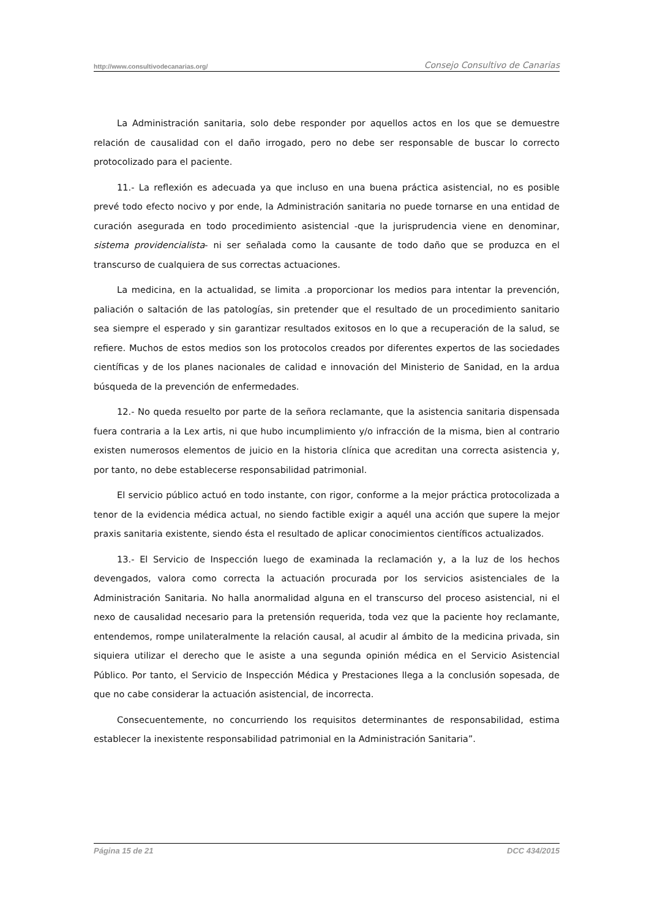http://www.consultivodecanarias.org/ Consejo Consultivo de Canarias
La Administración sanitaria, solo debe responder por aquellos actos en los que se demuestre relación de causalidad con el daño irrogado, pero no debe ser responsable de buscar lo correcto protocolizado para el paciente.
11.- La reflexión es adecuada ya que incluso en una buena práctica asistencial, no es posible prevé todo efecto nocivo y por ende, la Administración sanitaria no puede tornarse en una entidad de curación asegurada en todo procedimiento asistencial -que la jurisprudencia viene en denominar, sistema providencialista- ni ser señalada como la causante de todo daño que se produzca en el transcurso de cualquiera de sus correctas actuaciones.
La medicina, en la actualidad, se limita .a proporcionar los medios para intentar la prevención, paliación o saltación de las patologías, sin pretender que el resultado de un procedimiento sanitario sea siempre el esperado y sin garantizar resultados exitosos en lo que a recuperación de la salud, se refiere. Muchos de estos medios son los protocolos creados por diferentes expertos de las sociedades científicas y de los planes nacionales de calidad e innovación del Ministerio de Sanidad, en la ardua búsqueda de la prevención de enfermedades.
12.- No queda resuelto por parte de la señora reclamante, que la asistencia sanitaria dispensada fuera contraria a la Lex artis, ni que hubo incumplimiento y/o infracción de la misma, bien al contrario existen numerosos elementos de juicio en la historia clínica que acreditan una correcta asistencia y, por tanto, no debe establecerse responsabilidad patrimonial.
El servicio público actuó en todo instante, con rigor, conforme a la mejor práctica protocolizada a tenor de la evidencia médica actual, no siendo factible exigir a aquél una acción que supere la mejor praxis sanitaria existente, siendo ésta el resultado de aplicar conocimientos científicos actualizados.
13.- El Servicio de Inspección luego de examinada la reclamación y, a la luz de los hechos devengados, valora como correcta la actuación procurada por los servicios asistenciales de la Administración Sanitaria. No halla anormalidad alguna en el transcurso del proceso asistencial, ni el nexo de causalidad necesario para la pretensión requerida, toda vez que la paciente hoy reclamante, entendemos, rompe unilateralmente la relación causal, al acudir al ámbito de la medicina privada, sin siquiera utilizar el derecho que le asiste a una segunda opinión médica en el Servicio Asistencial Público. Por tanto, el Servicio de Inspección Médica y Prestaciones llega a la conclusión sopesada, de que no cabe considerar la actuación asistencial, de incorrecta.
Consecuentemente, no concurriendo los requisitos determinantes de responsabilidad, estima establecer la inexistente responsabilidad patrimonial en la Administración Sanitaria”.
Página 15 de 21 DCC 434/2015